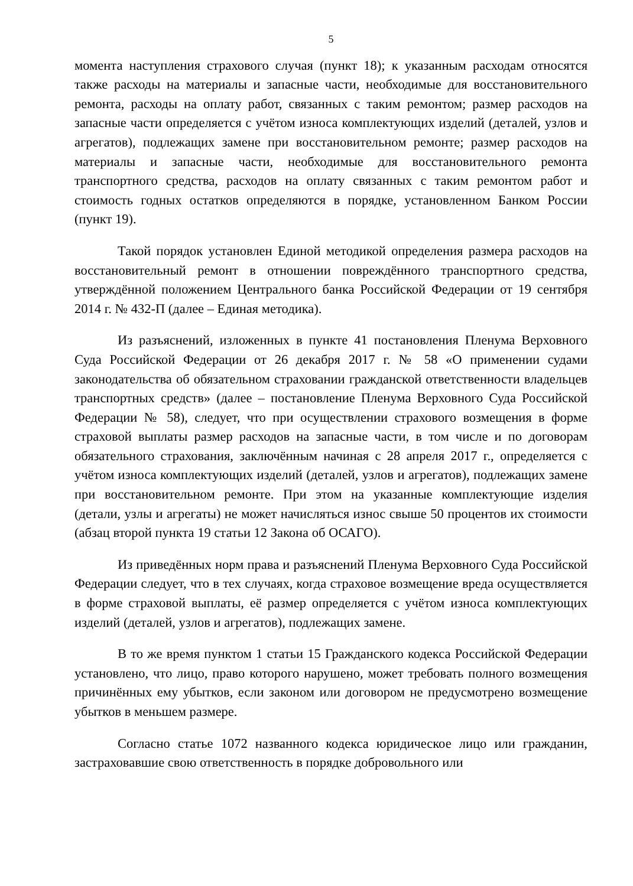5
момента наступления страхового случая (пункт 18); к указанным расходам относятся также расходы на материалы и запасные части, необходимые для восстановительного ремонта, расходы на оплату работ, связанных с таким ремонтом; размер расходов на запасные части определяется с учётом износа комплектующих изделий (деталей, узлов и агрегатов), подлежащих замене при восстановительном ремонте; размер расходов на материалы и запасные части, необходимые для восстановительного ремонта транспортного средства, расходов на оплату связанных с таким ремонтом работ и стоимость годных остатков определяются в порядке, установленном Банком России (пункт 19).
Такой порядок установлен Единой методикой определения размера расходов на восстановительный ремонт в отношении повреждённого транспортного средства, утверждённой положением Центрального банка Российской Федерации от 19 сентября 2014 г. № 432-П (далее – Единая методика).
Из разъяснений, изложенных в пункте 41 постановления Пленума Верховного Суда Российской Федерации от 26 декабря 2017 г. № 58 «О применении судами законодательства об обязательном страховании гражданской ответственности владельцев транспортных средств» (далее – постановление Пленума Верховного Суда Российской Федерации № 58), следует, что при осуществлении страхового возмещения в форме страховой выплаты размер расходов на запасные части, в том числе и по договорам обязательного страхования, заключённым начиная с 28 апреля 2017 г., определяется с учётом износа комплектующих изделий (деталей, узлов и агрегатов), подлежащих замене при восстановительном ремонте. При этом на указанные комплектующие изделия (детали, узлы и агрегаты) не может начисляться износ свыше 50 процентов их стоимости (абзац второй пункта 19 статьи 12 Закона об ОСАГО).
Из приведённых норм права и разъяснений Пленума Верховного Суда Российской Федерации следует, что в тех случаях, когда страховое возмещение вреда осуществляется в форме страховой выплаты, её размер определяется с учётом износа комплектующих изделий (деталей, узлов и агрегатов), подлежащих замене.
В то же время пунктом 1 статьи 15 Гражданского кодекса Российской Федерации установлено, что лицо, право которого нарушено, может требовать полного возмещения причинённых ему убытков, если законом или договором не предусмотрено возмещение убытков в меньшем размере.
Согласно статье 1072 названного кодекса юридическое лицо или гражданин, застраховавшие свою ответственность в порядке добровольного или